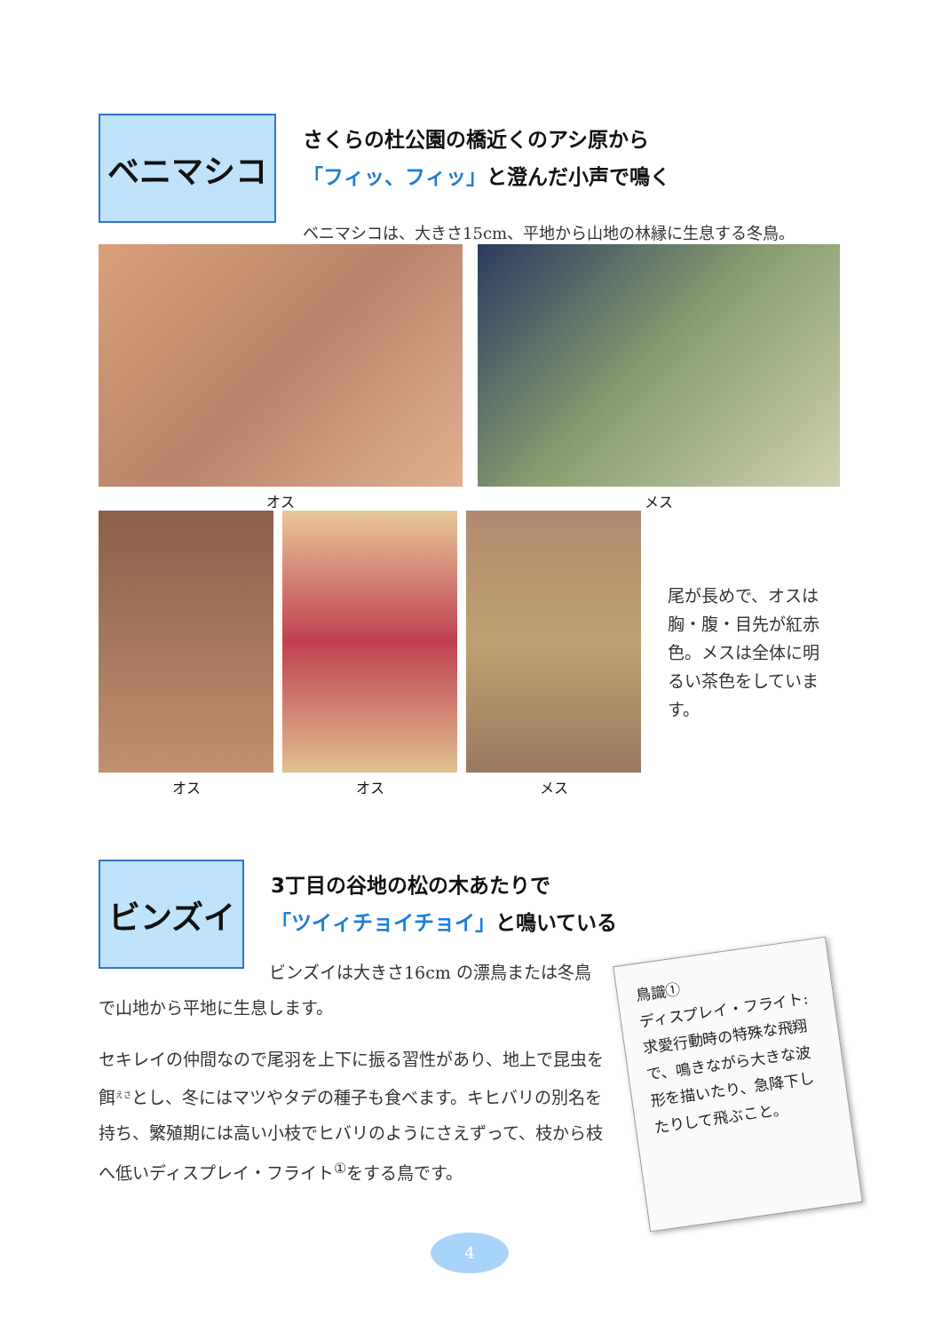ベニマシコ
さくらの杜公園の橋近くのアシ原から
「フィッ、フィッ」と澄んだ小声で鳴く
ベニマシコは、大きさ15cm、平地から山地の林縁に生息する冬鳥。
オス メス
オス オス メス
尾が長めで、オスは胸・腹・目先が紅赤色。メスは全体に明るい茶色をしています。
ビンズイ
3丁目の谷地の松の木あたりで
「ツイィチョイチョイ」と鳴いている
ビンズイは大きさ16cm の漂鳥または冬鳥
で山地から平地に生息します。
セキレイの仲間なので尾羽を上下に振る習性があり、地上で昆虫を餌<sup>えさ</sup>とし、冬にはマツやタデの種子も食べます。キヒバリの別名を持ち、繁殖期には高い小枝でヒバリのようにさえずって、枝から枝へ低いディスプレイ・フライト<sup>①</sup>をする鳥です。
鳥識①
ディスプレイ・フライト:
求愛行動時の特殊な飛翔で、鳴きながら大きな波形を描いたり、急降下したりして飛ぶこと。
4